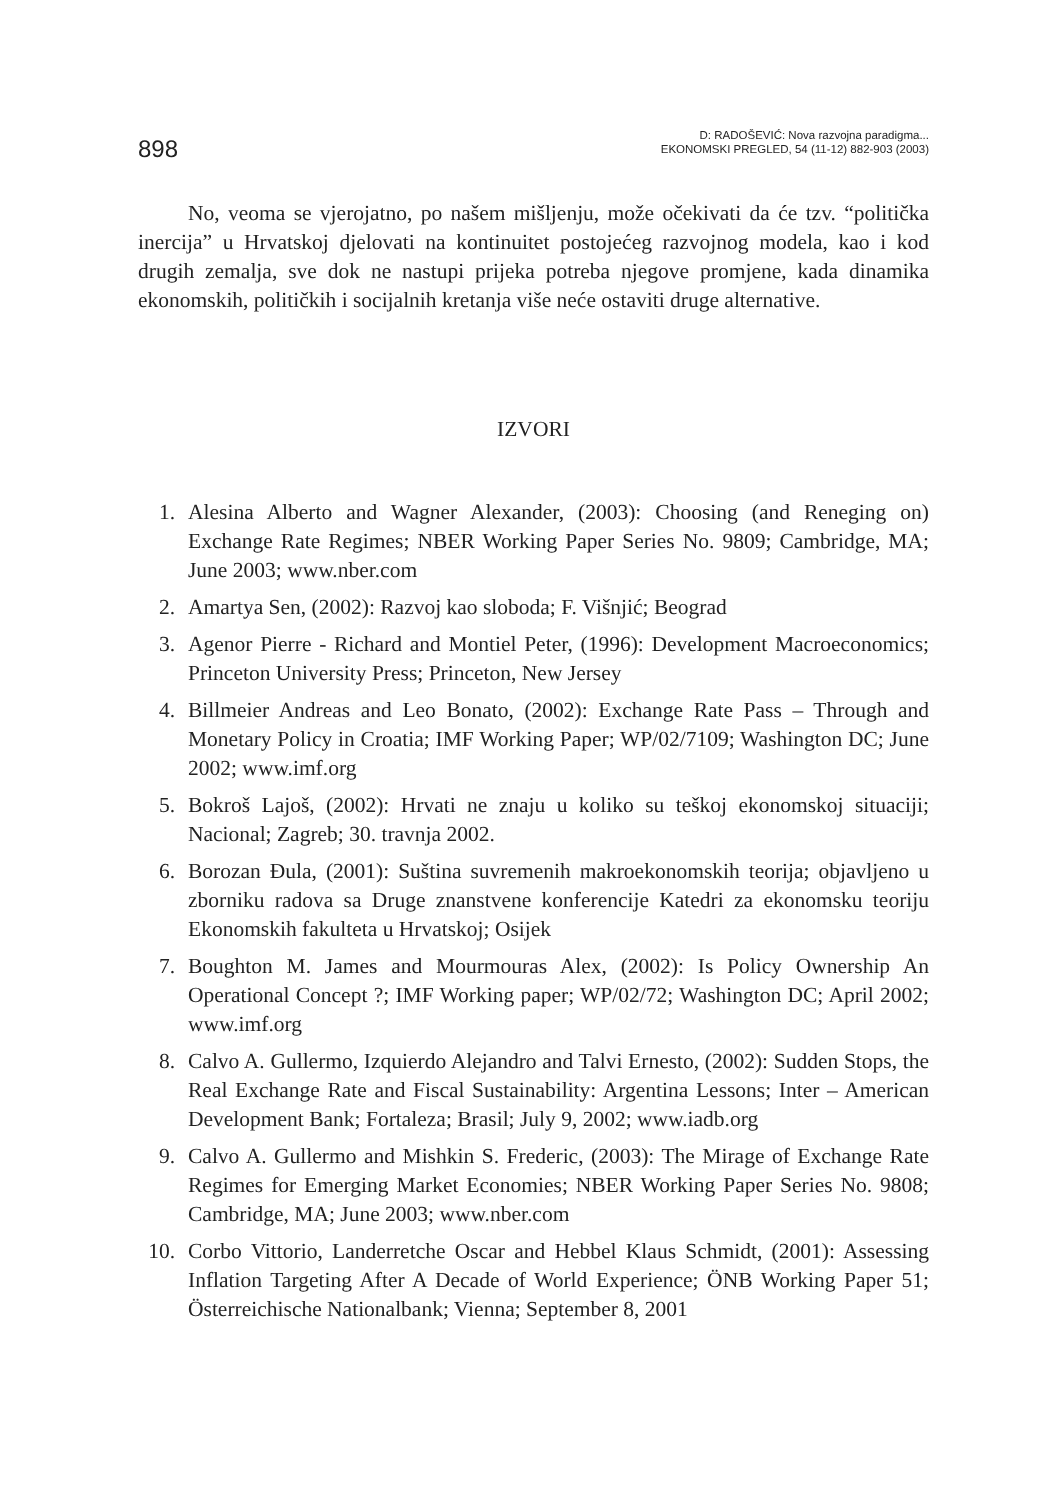898
D: RADOŠEVIĆ: Nova razvojna paradigma...
EKONOMSKI PREGLED, 54 (11-12) 882-903 (2003)
No, veoma se vjerojatno, po našem mišljenju, može očekivati da će tzv. “politička inercija” u Hrvatskoj djelovati na kontinuitet postojećeg razvojnog modela, kao i kod drugih zemalja, sve dok ne nastupi prijeka potreba njegove promjene, kada dinamika ekonomskih, političkih i socijalnih kretanja više neće ostaviti druge alternative.
IZVORI
1. Alesina Alberto and Wagner Alexander, (2003): Choosing (and Reneging on) Exchange Rate Regimes; NBER Working Paper Series No. 9809; Cambridge, MA; June 2003; www.nber.com
2. Amartya Sen, (2002): Razvoj kao sloboda; F. Višnjić; Beograd
3. Agenor Pierre - Richard and Montiel Peter, (1996): Development Macroeconomics; Princeton University Press; Princeton, New Jersey
4. Billmeier Andreas and Leo Bonato, (2002): Exchange Rate Pass – Through and Monetary Policy in Croatia; IMF Working Paper; WP/02/7109; Washington DC; June 2002; www.imf.org
5. Bokroš Lajoš, (2002): Hrvati ne znaju u koliko su teškoj ekonomskoj situaciji; Nacional; Zagreb; 30. travnja 2002.
6. Borozan Đula, (2001): Suština suvremenih makroekonomskih teorija; objavljeno u zborniku radova sa Druge znanstvene konferencije Katedri za ekonomsku teoriju Ekonomskih fakulteta u Hrvatskoj; Osijek
7. Boughton M. James and Mourmouras Alex, (2002): Is Policy Ownership An Operational Concept ?; IMF Working paper; WP/02/72; Washington DC; April 2002; www.imf.org
8. Calvo A. Gullermo, Izquierdo Alejandro and Talvi Ernesto, (2002): Sudden Stops, the Real Exchange Rate and Fiscal Sustainability: Argentina Lessons; Inter – American Development Bank; Fortaleza; Brasil; July 9, 2002; www.iadb.org
9. Calvo A. Gullermo and Mishkin S. Frederic, (2003): The Mirage of Exchange Rate Regimes for Emerging Market Economies; NBER Working Paper Series No. 9808; Cambridge, MA; June 2003; www.nber.com
10. Corbo Vittorio, Landerretche Oscar and Hebbel Klaus Schmidt, (2001): Assessing Inflation Targeting After A Decade of World Experience; ÖNB Working Paper 51; Österreichische Nationalbank; Vienna; September 8, 2001